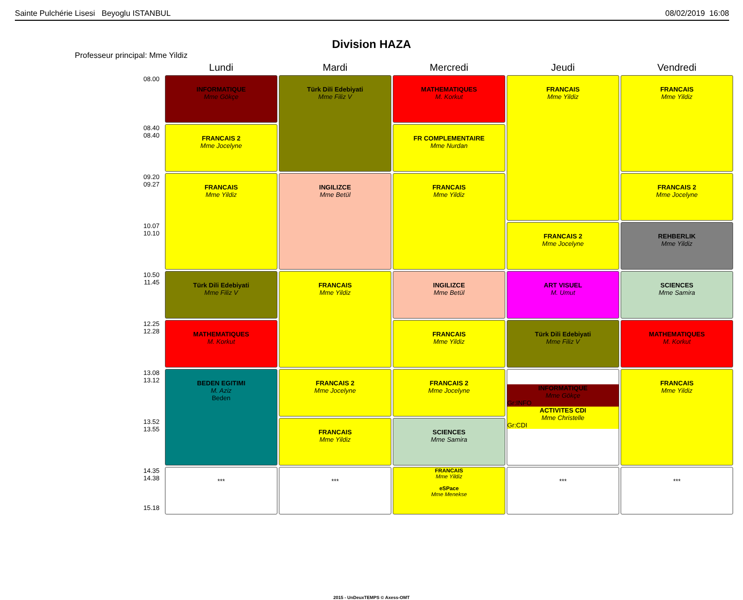Sainte Pulchérie Lisesi Beyoglu ISTANBUL 08/02/2019 16:08
Division HAZA
Professeur principal: Mme Yildiz
| | Lundi | Mardi | Mercredi | Jeudi | Vendredi |
| --- | --- | --- | --- | --- | --- |
| 08.00 | INFORMATIQUE Mme Gökçe | Türk Dili Edebiyati Mme Filiz V | MATHEMATIQUES M. Korkut | FRANCAIS Mme Yildiz | FRANCAIS Mme Yildiz |
| 08.40 08.40 | FRANCAIS 2 Mme Jocelyne | | FR COMPLEMENTAIRE Mme Nurdan | | |
| 09.20 09.27 | FRANCAIS Mme Yildiz | INGILIZCE Mme Betül | FRANCAIS Mme Yildiz | | FRANCAIS 2 Mme Jocelyne |
| 10.07 10.10 | | | | FRANCAIS 2 Mme Jocelyne | REHBERLIK Mme Yildiz |
| 10.50 11.45 | Türk Dili Edebiyati Mme Filiz V | FRANCAIS Mme Yildiz | INGILIZCE Mme Betül | ART VISUEL M. Umut | SCIENCES Mme Samira |
| 12.25 12.28 | MATHEMATIQUES M. Korkut | | FRANCAIS Mme Yildiz | Türk Dili Edebiyati Mme Filiz V | MATHEMATIQUES M. Korkut |
| 13.08 13.12 | BEDEN EGITIMI M. Aziz Beden | FRANCAIS 2 Mme Jocelyne | FRANCAIS 2 Mme Jocelyne | INFORMATIQUE Mme Gökçe Gr:INFO ACTIVITES CDI Mme Christelle Gr:CDI | FRANCAIS Mme Yildiz |
| 13.52 13.55 | | FRANCAIS Mme Yildiz | SCIENCES Mme Samira | | |
| 14.35 14.38 15.18 | *** | *** | FRANCAIS Mme Yildiz eSPace Mme Menekse | *** | *** |
2015 - UnDeuxTEMPS © Axess-OMT